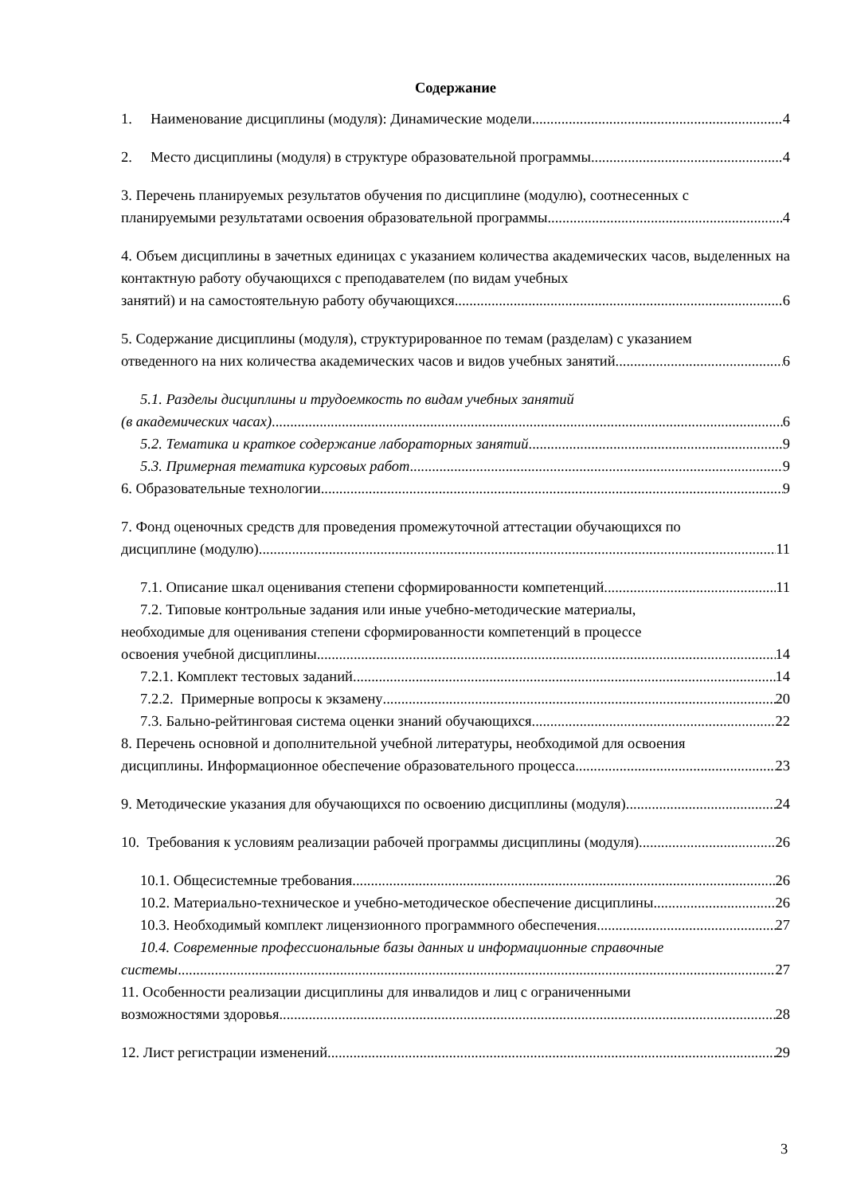Содержание
1. Наименование дисциплины (модуля): Динамические модели 4
2. Место дисциплины (модуля) в структуре образовательной программы 4
3. Перечень планируемых результатов обучения по дисциплине (модулю), соотнесенных с
планируемыми результатами освоения образовательной программы 4
4. Объем дисциплины в зачетных единицах с указанием количества академических часов, выделенных на контактную работу обучающихся с преподавателем (по видам учебных
занятий) и на самостоятельную работу обучающихся 6
5. Содержание дисциплины (модуля), структурированное по темам (разделам) с указанием
отведенного на них количества академических часов и видов учебных занятий 6
5.1. Разделы дисциплины и трудоемкость по видам учебных занятий
(в академических часах) 6
5.2. Тематика и краткое содержание лабораторных занятий 9
5.3. Примерная тематика курсовых работ 9
6. Образовательные технологии 9
7. Фонд оценочных средств для проведения промежуточной аттестации обучающихся по
дисциплине (модулю) 11
7.1. Описание шкал оценивания степени сформированности компетенций 11
7.2. Типовые контрольные задания или иные учебно-методические материалы,
необходимые для оценивания степени сформированности компетенций в процессе
освоения учебной дисциплины 14
7.2.1. Комплект тестовых заданий 14
7.2.2. Примерные вопросы к экзамену 20
7.3. Бально-рейтинговая система оценки знаний обучающихся 22
8. Перечень основной и дополнительной учебной литературы, необходимой для освоения
дисциплины. Информационное обеспечение образовательного процесса 23
9. Методические указания для обучающихся по освоению дисциплины (модуля) 24
10. Требования к условиям реализации рабочей программы дисциплины (модуля) 26
10.1. Общесистемные требования 26
10.2. Материально-техническое и учебно-методическое обеспечение дисциплины 26
10.3. Необходимый комплект лицензионного программного обеспечения 27
10.4. Современные профессиональные базы данных и информационные справочные
системы 27
11. Особенности реализации дисциплины для инвалидов и лиц с ограниченными
возможностями здоровья 28
12. Лист регистрации изменений 29
3